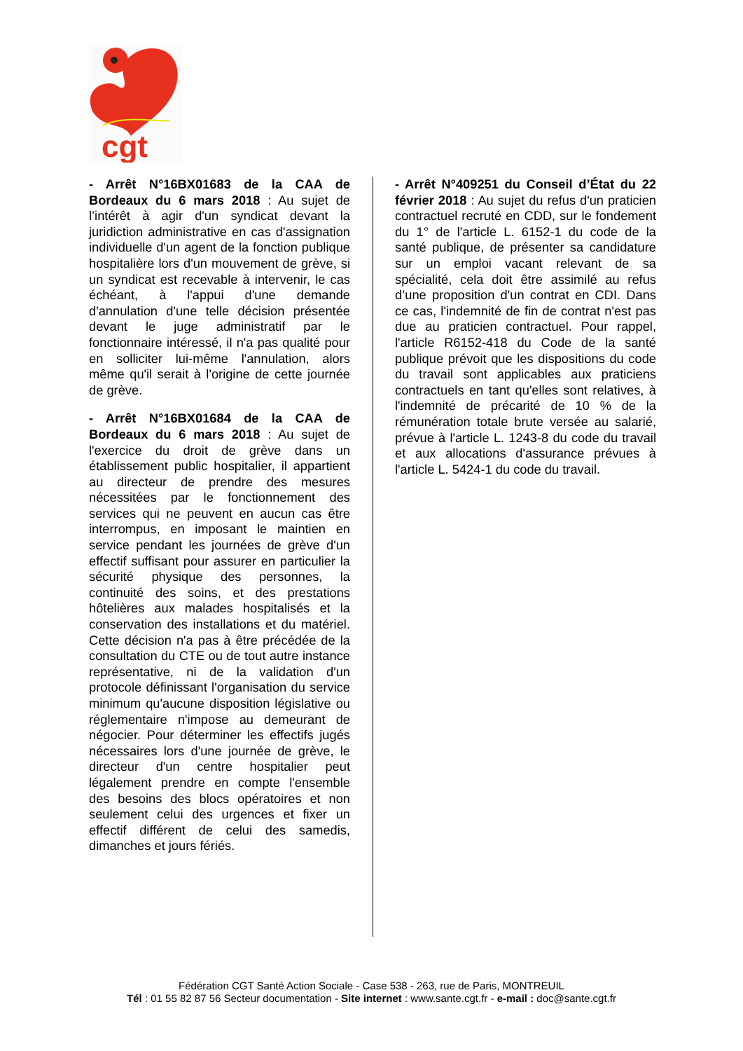cgt
- Arrêt N°16BX01683 de la CAA de Bordeaux du 6 mars 2018 : Au sujet de l’intérêt à agir d'un syndicat devant la juridiction administrative en cas d'assignation individuelle d'un agent de la fonction publique hospitalière lors d'un mouvement de grève, si un syndicat est recevable à intervenir, le cas échéant, à l'appui d'une demande d'annulation d'une telle décision présentée devant le juge administratif par le fonctionnaire intéressé, il n'a pas qualité pour en solliciter lui-même l'annulation, alors même qu'il serait à l'origine de cette journée de grève.
- Arrêt N°16BX01684 de la CAA de Bordeaux du 6 mars 2018 : Au sujet de l'exercice du droit de grève dans un établissement public hospitalier, il appartient au directeur de prendre des mesures nécessitées par le fonctionnement des services qui ne peuvent en aucun cas être interrompus, en imposant le maintien en service pendant les journées de grève d'un effectif suffisant pour assurer en particulier la sécurité physique des personnes, la continuité des soins, et des prestations hôtelières aux malades hospitalisés et la conservation des installations et du matériel. Cette décision n'a pas à être précédée de la consultation du CTE ou de tout autre instance représentative, ni de la validation d'un protocole définissant l'organisation du service minimum qu'aucune disposition législative ou réglementaire n'impose au demeurant de négocier. Pour déterminer les effectifs jugés nécessaires lors d'une journée de grève, le directeur d'un centre hospitalier peut légalement prendre en compte l'ensemble des besoins des blocs opératoires et non seulement celui des urgences et fixer un effectif différent de celui des samedis, dimanches et jours fériés.
- Arrêt N°409251 du Conseil d’État du 22 février 2018 : Au sujet du refus d'un praticien contractuel recruté en CDD, sur le fondement du 1° de l'article L. 6152-1 du code de la santé publique, de présenter sa candidature sur un emploi vacant relevant de sa spécialité, cela doit être assimilé au refus d’une proposition d'un contrat en CDI. Dans ce cas, l'indemnité de fin de contrat n'est pas due au praticien contractuel. Pour rappel, l'article R6152-418 du Code de la santé publique prévoit que les dispositions du code du travail sont applicables aux praticiens contractuels en tant qu'elles sont relatives, à l'indemnité de précarité de 10 % de la rémunération totale brute versée au salarié, prévue à l'article L. 1243-8 du code du travail et aux allocations d'assurance prévues à l'article L. 5424-1 du code du travail.
Fédération CGT Santé Action Sociale - Case 538 - 263, rue de Paris, MONTREUIL
Tél : 01 55 82 87 56 Secteur documentation - Site internet : www.sante.cgt.fr - e-mail : doc@sante.cgt.fr